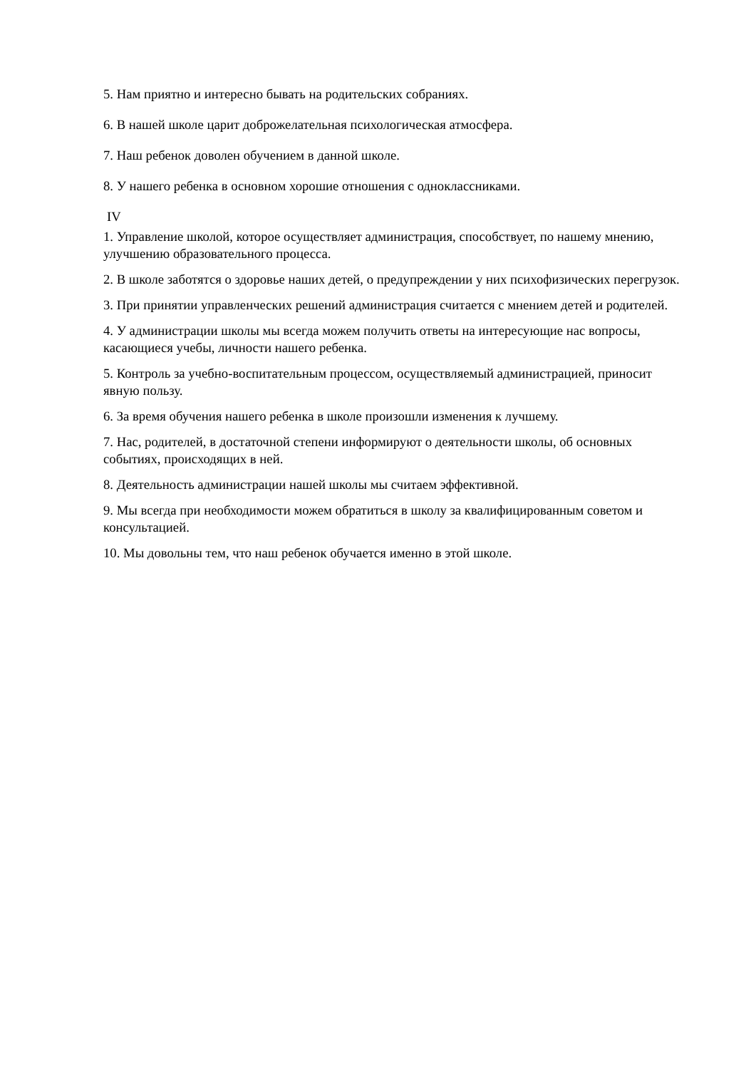5. Нам приятно и интересно бывать на родительских собраниях.
6. В нашей школе царит доброжелательная психологическая атмосфера.
7. Наш ребенок доволен обучением в данной школе.
8. У нашего ребенка в основном хорошие отношения с одноклассниками.
IV
1. Управление школой, которое осуществляет администрация, способствует, по нашему мнению, улучшению образовательного процесса.
2. В школе заботятся о здоровье наших детей, о предупреждении у них психофизических перегрузок.
3. При принятии управленческих решений администрация считается с мнением детей и родителей.
4. У администрации школы мы всегда можем получить ответы на интересующие нас вопросы, касающиеся учебы, личности нашего ребенка.
5. Контроль за учебно-воспитательным процессом, осуществляемый администрацией, приносит явную пользу.
6. За время обучения нашего ребенка в школе произошли изменения к лучшему.
7. Нас, родителей, в достаточной степени информируют о деятельности школы, об основных событиях, происходящих в ней.
8. Деятельность администрации нашей школы мы считаем эффективной.
9. Мы всегда при необходимости можем обратиться в школу за квалифицированным советом и консультацией.
10. Мы довольны тем, что наш ребенок обучается именно в этой школе.